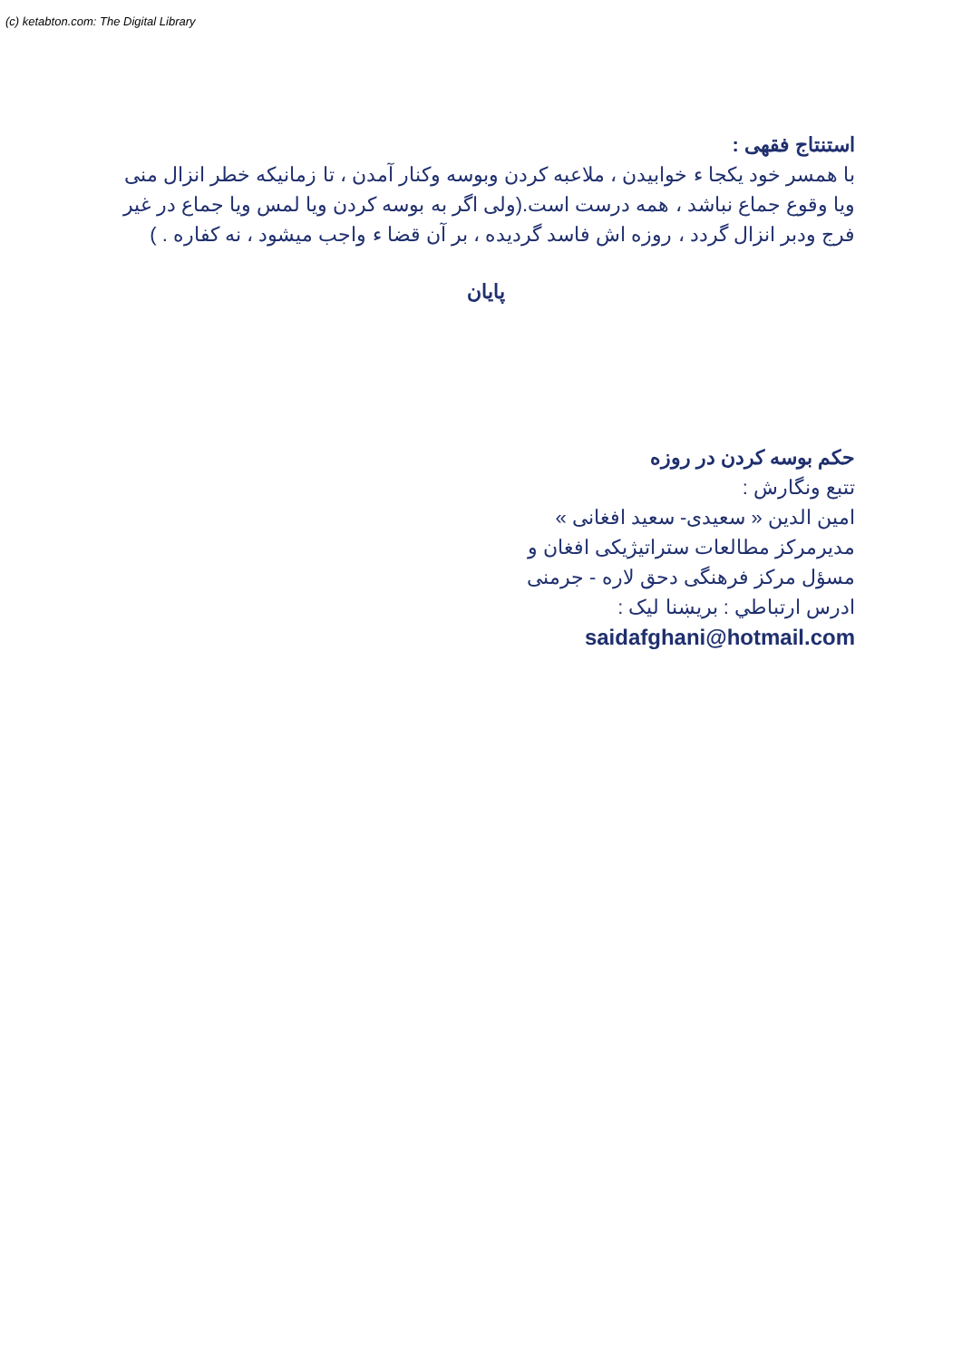(c) ketabton.com: The Digital Library
استنتاج فقهی :
با همسر خود یکجا ء خوابیدن ، ملاعبه کردن وبوسه وکنار آمدن ، تا زمانیکه خطر انزال منی ویا وقوع جماع نباشد ، همه درست است.(ولی اگر به بوسه کردن ویا لمس ویا جماع در غیر فرج ودبر انزال گردد ، روزه اش فاسد گردیده ، بر آن قضا ء واجب میشود ، نه کفاره . )
پایان
حکم بوسه کردن در روزه
تتبع ونگارش :
امین الدین « سعیدی- سعید افغانی »
مدیرمرکز مطالعات ستراتیژیکی افغان و
مسؤل مرکز فرهنگی دحق لاره - جرمنی
ادرس ارتباطي : بریښنا لیک :
saidafghani@hotmail.com